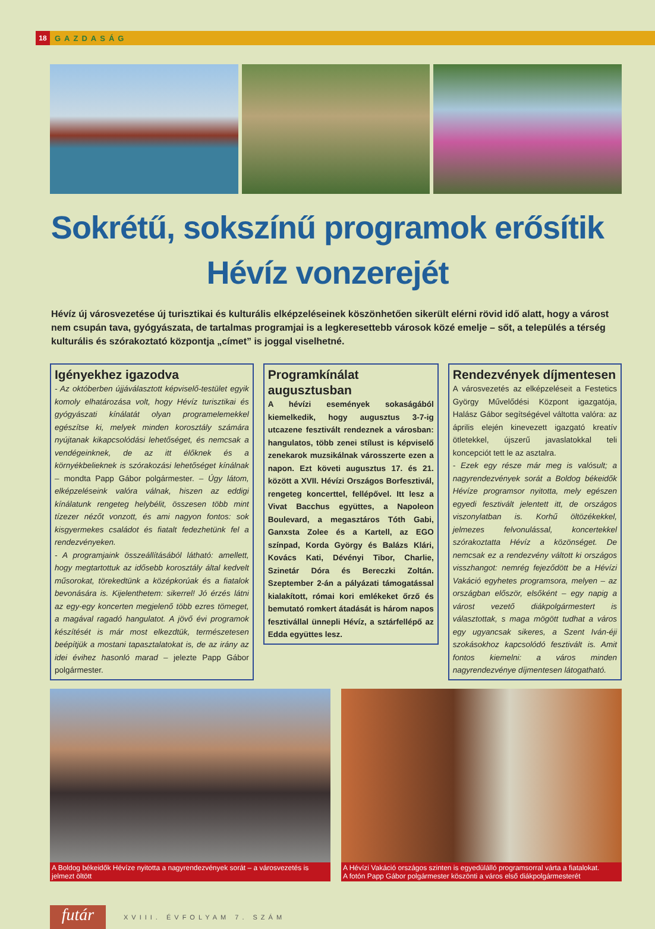18
GAZDASÁG
Sokrétű, sokszínű programok erősítik Hévíz vonzerejét
Hévíz új városvezetése új turisztikai és kulturális elképzeléseinek köszönhetően sikerült elérni rövid idő alatt, hogy a várost nem csupán tava, gyógyászata, de tartalmas programjai is a legkeresettebb városok közé emelje – sőt, a település a térség kulturális és szórakoztató központja „címet” is joggal viselhetné.
Igényekhez igazodva
- Az októberben újjáválasztott képviselő-testület egyik komoly elhatározása volt, hogy Hévíz turisztikai és gyógyászati kínálatát olyan programelemekkel egészítse ki, melyek minden korosztály számára nyújtanak kikapcsolódási lehetőséget, és nemcsak a vendégeinknek, de az itt élőknek és a környékbelieknek is szórakozási lehetőséget kínálnak – mondta Papp Gábor polgármester. – Úgy látom, elképzeléseink valóra válnak, hiszen az eddigi kínálatunk rengeteg helybélit, összesen több mint tízezer nézőt vonzott, és ami nagyon fontos: sok kisgyermekes családot és fiatalt fedezhetünk fel a rendezvényeken.
- A programjaink összeállításából látható: amellett, hogy megtartottuk az idősebb korosztály által kedvelt műsorokat, törekedtünk a középkorúak és a fiatalok bevonására is. Kijelenthetem: sikerrel! Jó érzés látni az egy-egy koncerten megjelenő több ezres tömeget, a magával ragadó hangulatot. A jövő évi programok készítését is már most elkezdtük, természetesen beépítjük a mostani tapasztalatokat is, de az irány az idei évihez hasonló marad – jelezte Papp Gábor polgármester.
Programkínálat augusztusban
A hévízi események sokaságából kiemelkedik, hogy augusztus 3-7-ig utcazene fesztivált rendeznek a városban: hangulatos, több zenei stílust is képviselő zenekarok muzsikálnak városszerte ezen a napon. Ezt követi augusztus 17. és 21. között a XVII. Hévízi Országos Borfesztivál, rengeteg koncerttel, fellépővel. Itt lesz a Vivat Bacchus együttes, a Napoleon Boulevard, a megasztáros Tóth Gabi, Ganxsta Zolee és a Kartell, az EGO színpad, Korda György és Balázs Klári, Kovács Kati, Dévényi Tibor, Charlie, Szinetár Dóra és Bereczki Zoltán. Szeptember 2-án a pályázati támogatással kialakított, római kori emlékeket őrző és bemutató romkert átadását is három napos fesztivállal ünnepli Hévíz, a sztárfellépő az Edda együttes lesz.
Rendezvények díjmentesen
A városvezetés az elképzeléseit a Festetics György Művelődési Központ igazgatója, Halász Gábor segítségével váltotta valóra: az április elején kinevezett igazgató kreatív ötletekkel, újszerű javaslatokkal teli koncepciót tett le az asztalra.
- Ezek egy része már meg is valósult; a nagyrendezvények sorát a Boldog békeidők Hévíze programsor nyitotta, mely egészen egyedi fesztivált jelentett itt, de országos viszonylatban is. Korhű öltözékekkel, jelmezes felvonulással, koncertekkel szórakoztatta Hévíz a közönséget. De nemcsak ez a rendezvény váltott ki országos visszhangot: nemrég fejeződött be a Hévízi Vakáció egyhetes programsora, melyen – az országban először, elsőként – egy napig a várost vezető diákpolgármestert is választottak, s maga mögött tudhat a város egy ugyancsak sikeres, a Szent Iván-éji szokásokhoz kapcsolódó fesztivált is. Amit fontos kiemelni: a város minden nagyrendezvénye díjmentesen látogatható.
A Boldog békeidők Hévíze nyitotta a nagyrendezvények sorát – a városvezetés is jelmezt öltött
A Hévízi Vakáció országos szinten is egyedülálló programsorral várta a fiatalokat.
A fotón Papp Gábor polgármester köszönti a város első diákpolgármesterét
futár
XVIII. ÉVFOLYAM 7. SZÁM